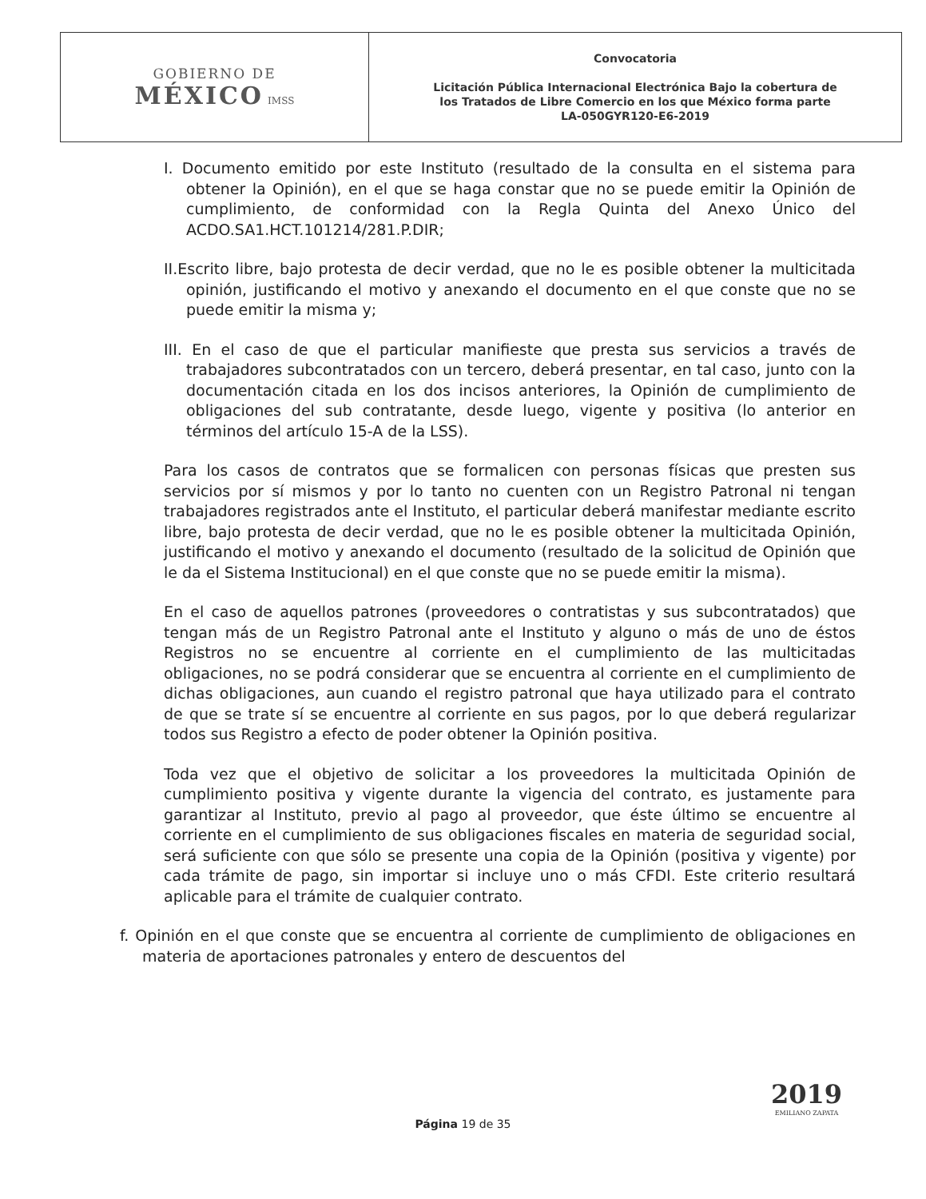| GOBIERNO DE MÉXICO IMSS | Convocatoria Licitación Pública Internacional Electrónica Bajo la cobertura de los Tratados de Libre Comercio en los que México forma parte LA-050GYR120-E6-2019 |
I. Documento emitido por este Instituto (resultado de la consulta en el sistema para obtener la Opinión), en el que se haga constar que no se puede emitir la Opinión de cumplimiento, de conformidad con la Regla Quinta del Anexo Único del ACDO.SA1.HCT.101214/281.P.DIR;
II.Escrito libre, bajo protesta de decir verdad, que no le es posible obtener la multicitada opinión, justificando el motivo y anexando el documento en el que conste que no se puede emitir la misma y;
III. En el caso de que el particular manifieste que presta sus servicios a través de trabajadores subcontratados con un tercero, deberá presentar, en tal caso, junto con la documentación citada en los dos incisos anteriores, la Opinión de cumplimiento de obligaciones del sub contratante, desde luego, vigente y positiva (lo anterior en términos del artículo 15-A de la LSS).
Para los casos de contratos que se formalicen con personas físicas que presten sus servicios por sí mismos y por lo tanto no cuenten con un Registro Patronal ni tengan trabajadores registrados ante el Instituto, el particular deberá manifestar mediante escrito libre, bajo protesta de decir verdad, que no le es posible obtener la multicitada Opinión, justificando el motivo y anexando el documento (resultado de la solicitud de Opinión que le da el Sistema Institucional) en el que conste que no se puede emitir la misma).
En el caso de aquellos patrones (proveedores o contratistas y sus subcontratados) que tengan más de un Registro Patronal ante el Instituto y alguno o más de uno de éstos Registros no se encuentre al corriente en el cumplimiento de las multicitadas obligaciones, no se podrá considerar que se encuentra al corriente en el cumplimiento de dichas obligaciones, aun cuando el registro patronal que haya utilizado para el contrato de que se trate sí se encuentre al corriente en sus pagos, por lo que deberá regularizar todos sus Registro a efecto de poder obtener la Opinión positiva.
Toda vez que el objetivo de solicitar a los proveedores la multicitada Opinión de cumplimiento positiva y vigente durante la vigencia del contrato, es justamente para garantizar al Instituto, previo al pago al proveedor, que éste último se encuentre al corriente en el cumplimiento de sus obligaciones fiscales en materia de seguridad social, será suficiente con que sólo se presente una copia de la Opinión (positiva y vigente) por cada trámite de pago, sin importar si incluye uno o más CFDI. Este criterio resultará aplicable para el trámite de cualquier contrato.
f. Opinión en el que conste que se encuentra al corriente de cumplimiento de obligaciones en materia de aportaciones patronales y entero de descuentos del
Página 19 de 35
2019
EMILIANO ZAPATA